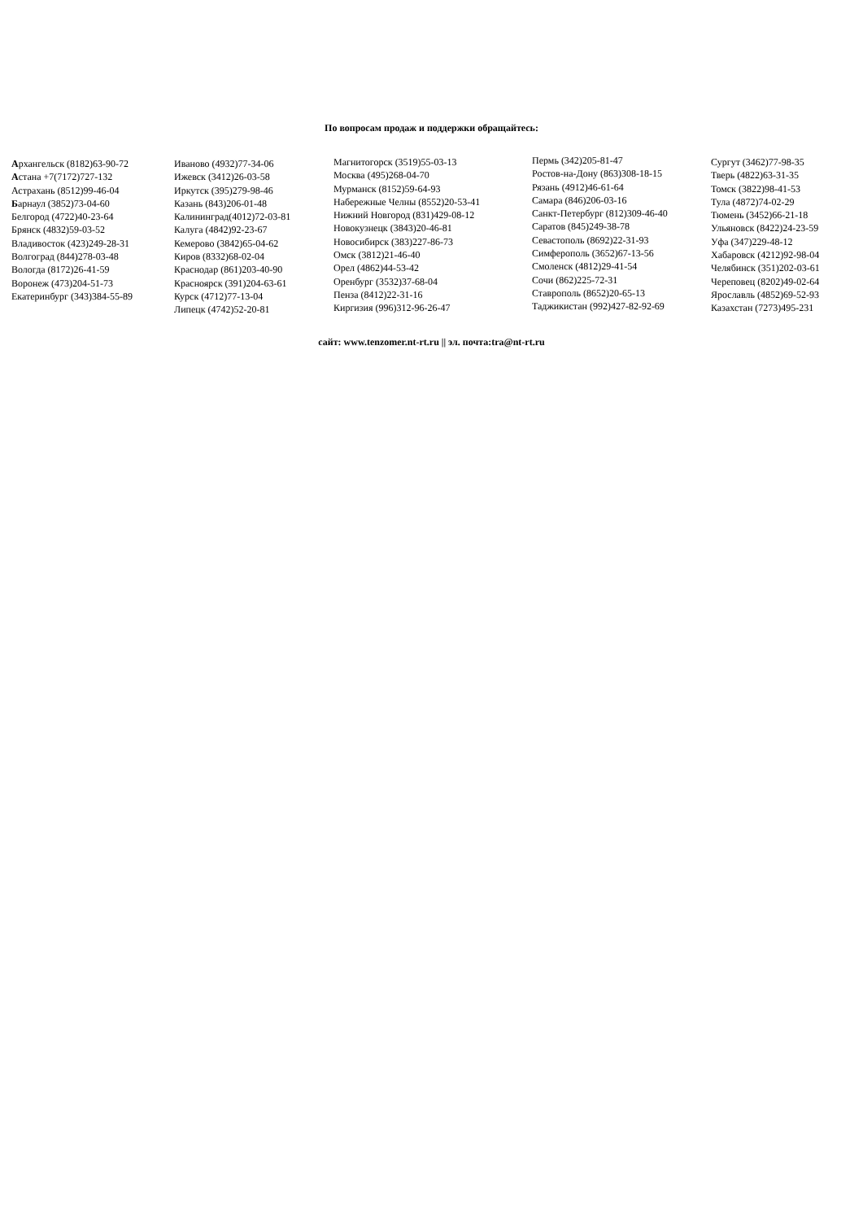По вопросам продаж и поддержки обращайтесь:
Архангельск (8182)63-90-72
Астана +7(7172)727-132
Астрахань (8512)99-46-04
Барнаул (3852)73-04-60
Белгород (4722)40-23-64
Брянск (4832)59-03-52
Владивосток (423)249-28-31
Волгоград (844)278-03-48
Вологда (8172)26-41-59
Воронеж (473)204-51-73
Екатеринбург (343)384-55-89
Иваново (4932)77-34-06
Ижевск (3412)26-03-58
Иркутск (395)279-98-46
Казань (843)206-01-48
Калининград(4012)72-03-81
Калуга (4842)92-23-67
Кемерово (3842)65-04-62
Киров (8332)68-02-04
Краснодар (861)203-40-90
Красноярск (391)204-63-61
Курск (4712)77-13-04
Липецк (4742)52-20-81
Магнитогорск (3519)55-03-13
Москва (495)268-04-70
Мурманск (8152)59-64-93
Набережные Челны (8552)20-53-41
Нижний Новгород (831)429-08-12
Новокузнецк (3843)20-46-81
Новосибирск (383)227-86-73
Омск (3812)21-46-40
Орел (4862)44-53-42
Оренбург (3532)37-68-04
Пенза (8412)22-31-16
Киргизия (996)312-96-26-47
Пермь (342)205-81-47
Ростов-на-Дону (863)308-18-15
Рязань (4912)46-61-64
Самара (846)206-03-16
Санкт-Петербург (812)309-46-40
Саратов (845)249-38-78
Севастополь (8692)22-31-93
Симферополь (3652)67-13-56
Смоленск (4812)29-41-54
Сочи (862)225-72-31
Ставрополь (8652)20-65-13
Таджикистан (992)427-82-92-69
Сургут (3462)77-98-35
Тверь (4822)63-31-35
Томск (3822)98-41-53
Тула (4872)74-02-29
Тюмень (3452)66-21-18
Ульяновск (8422)24-23-59
Уфа (347)229-48-12
Хабаровск (4212)92-98-04
Челябинск (351)202-03-61
Череповец (8202)49-02-64
Ярославль (4852)69-52-93
Казахстан (7273)495-231
сайт: www.tenzomer.nt-rt.ru || эл. почта:tra@nt-rt.ru